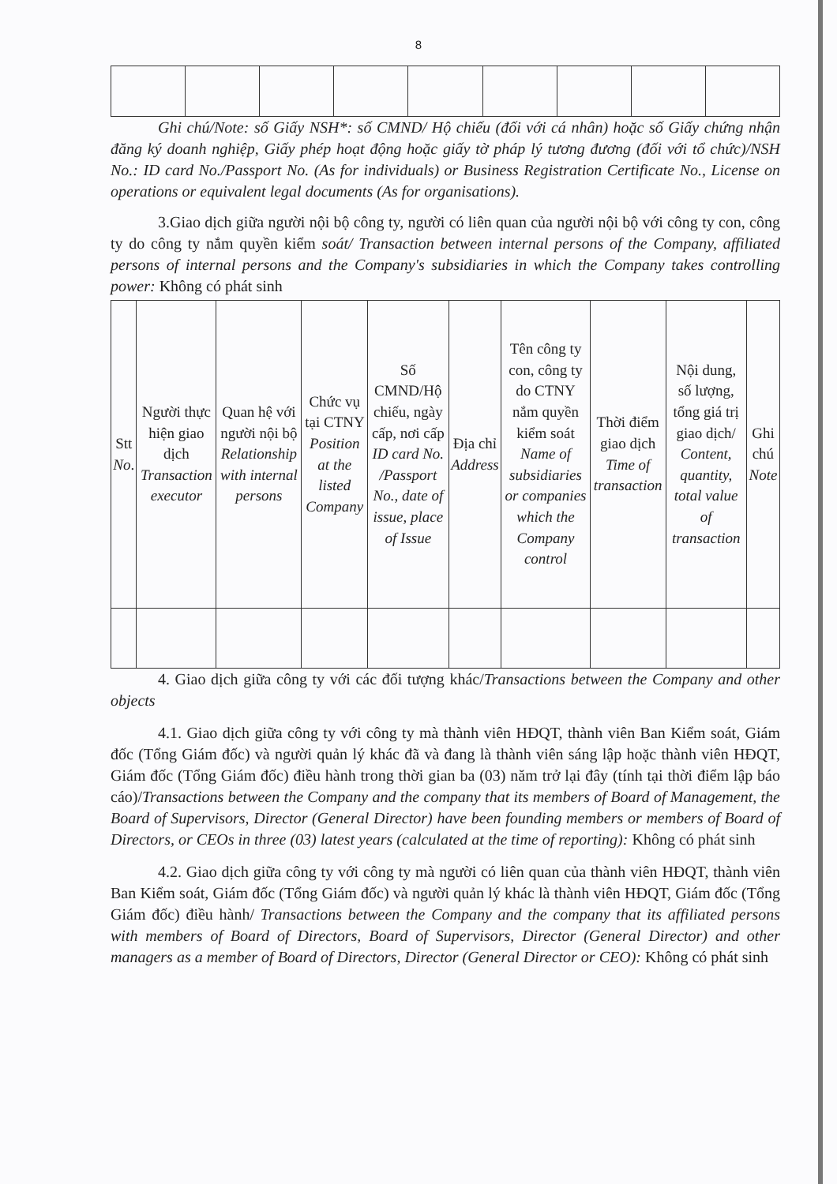8
Ghi chú/Note: số Giấy NSH*: số CMND/ Hộ chiếu (đối với cá nhân) hoặc số Giấy chứng nhận đăng ký doanh nghiệp, Giấy phép hoạt động hoặc giấy tờ pháp lý tương đương (đối với tổ chức)/NSH No.: ID card No./Passport No. (As for individuals) or Business Registration Certificate No., License on operations or equivalent legal documents (As for organisations).
3.Giao dịch giữa người nội bộ công ty, người có liên quan của người nội bộ với công ty con, công ty do công ty nắm quyền kiểm soát/ Transaction between internal persons of the Company, affiliated persons of internal persons and the Company's subsidiaries in which the Company takes controlling power: Không có phát sinh
| Stt No . | Người thực hiện giao dịch Transaction executor | Quan hệ với người nội bộ Relationship with internal persons | Chức vụ tại CTNY Position at the listed Company | Số CMND/Hộ chiếu, ngày cấp, nơi cấp ID card No. /Passport No., date of issue, place of Issue | Địa chỉ Address | Tên công ty con, công ty do CTNY nắm quyền kiểm soát Name of subsidiaries or companies which the Company control | Thời điểm giao dịch Time of transaction | Nội dung, số lượng, tổng giá trị giao dịch/ Content, quantity, total value of transaction | Ghi chú Note |
| --- | --- | --- | --- | --- | --- | --- | --- | --- | --- |
4. Giao dịch giữa công ty với các đối tượng khác/Transactions between the Company and other objects
4.1. Giao dịch giữa công ty với công ty mà thành viên HĐQT, thành viên Ban Kiểm soát, Giám đốc (Tổng Giám đốc) và người quản lý khác đã và đang là thành viên sáng lập hoặc thành viên HĐQT, Giám đốc (Tổng Giám đốc) điều hành trong thời gian ba (03) năm trở lại đây (tính tại thời điểm lập báo cáo)/Transactions between the Company and the company that its members of Board of Management, the Board of Supervisors, Director (General Director) have been founding members or members of Board of Directors, or CEOs in three (03) latest years (calculated at the time of reporting): Không có phát sinh
4.2. Giao dịch giữa công ty với công ty mà người có liên quan của thành viên HĐQT, thành viên Ban Kiểm soát, Giám đốc (Tổng Giám đốc) và người quản lý khác là thành viên HĐQT, Giám đốc (Tổng Giám đốc) điều hành/ Transactions between the Company and the company that its affiliated persons with members of Board of Directors, Board of Supervisors, Director (General Director) and other managers as a member of Board of Directors, Director (General Director or CEO): Không có phát sinh